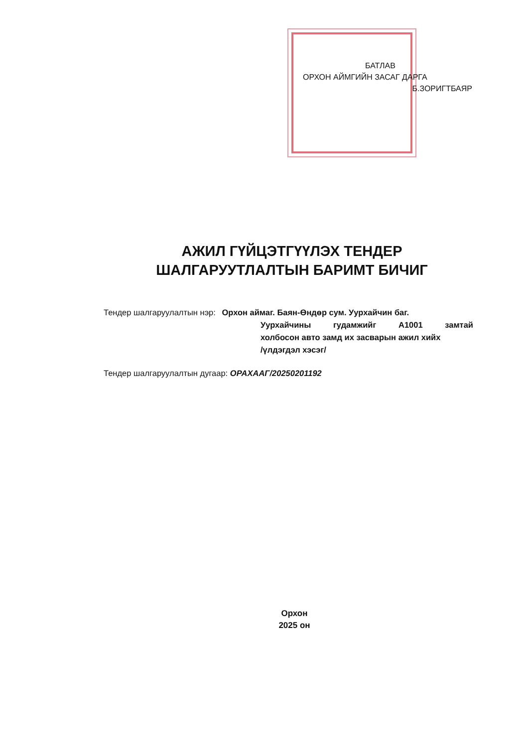БАТЛАВ
ОРХОН АЙМГИЙН ЗАСАГ ДАРГА
Б.ЗОРИГТБАЯР
АЖИЛ ГҮЙЦЭТГҮҮЛЭХ ТЕНДЕР
ШАЛГАРУУТЛАЛТЫН БАРИМТ БИЧИГ
Тендер шалгаруулалтын нэр: Орхон аймаг. Баян-Өндөр сум. Уурхайчин баг.
Уурхайчины гудамжийг А1001 замтай
холбосон авто замд их засварын ажил хийх
/үлдэгдэл хэсэг/
Тендер шалгаруулалтын дугаар: ОРАХААГ/20250201192
Орхон
2025 он